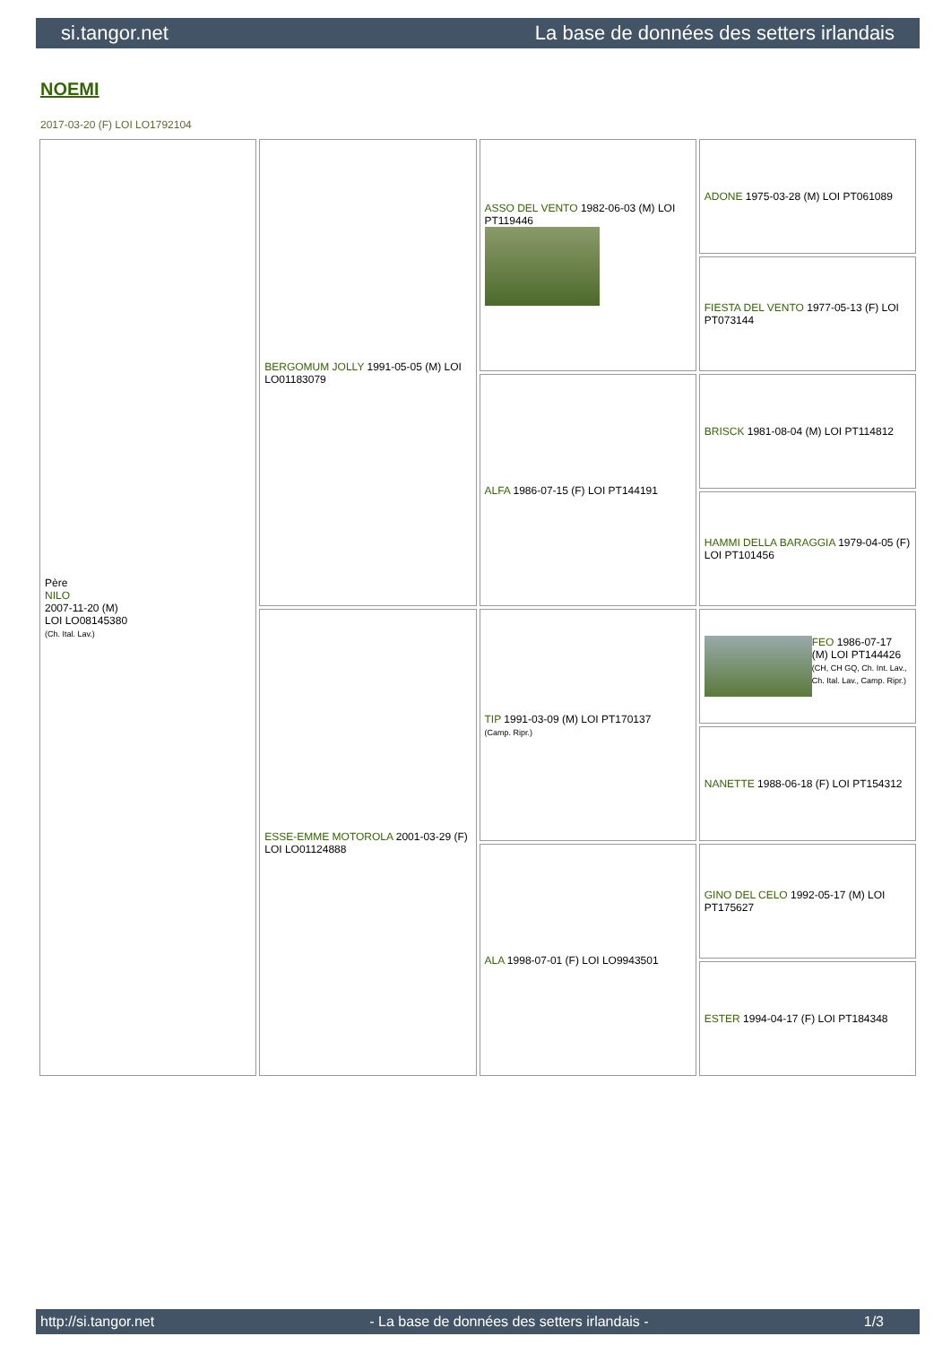si.tangor.net La base de données des setters irlandais
NOEMI
2017-03-20 (F) LOI LO1792104
| Père NILO 2007-11-20 (M) LOI LO08145380 (Ch. Ital. Lav.) | BERGOMUM JOLLY 1991-05-05 (M) LOI LO01183079 | ASSO DEL VENTO 1982-06-03 (M) LOI PT119446 | ADONE 1975-03-28 (M) LOI PT061089 |
| | | | FIESTA DEL VENTO 1977-05-13 (F) LOI PT073144 |
| | | ALFA 1986-07-15 (F) LOI PT144191 | BRISCK 1981-08-04 (M) LOI PT114812 |
| | | | HAMMI DELLA BARAGGIA 1979-04-05 (F) LOI PT101456 |
| | ESSE-EMME MOTOROLA 2001-03-29 (F) LOI LO01124888 | TIP 1991-03-09 (M) LOI PT170137 (Camp. Ripr.) | FEO 1986-07-17 (M) LOI PT144426 (CH, CH GQ, Ch. Int. Lav., Ch. Ital. Lav., Camp. Ripr.) |
| | | | NANETTE 1988-06-18 (F) LOI PT154312 |
| | | ALA 1998-07-01 (F) LOI LO9943501 | GINO DEL CELO 1992-05-17 (M) LOI PT175627 |
| | | | ESTER 1994-04-17 (F) LOI PT184348 |
http://si.tangor.net - La base de données des setters irlandais - 1/3